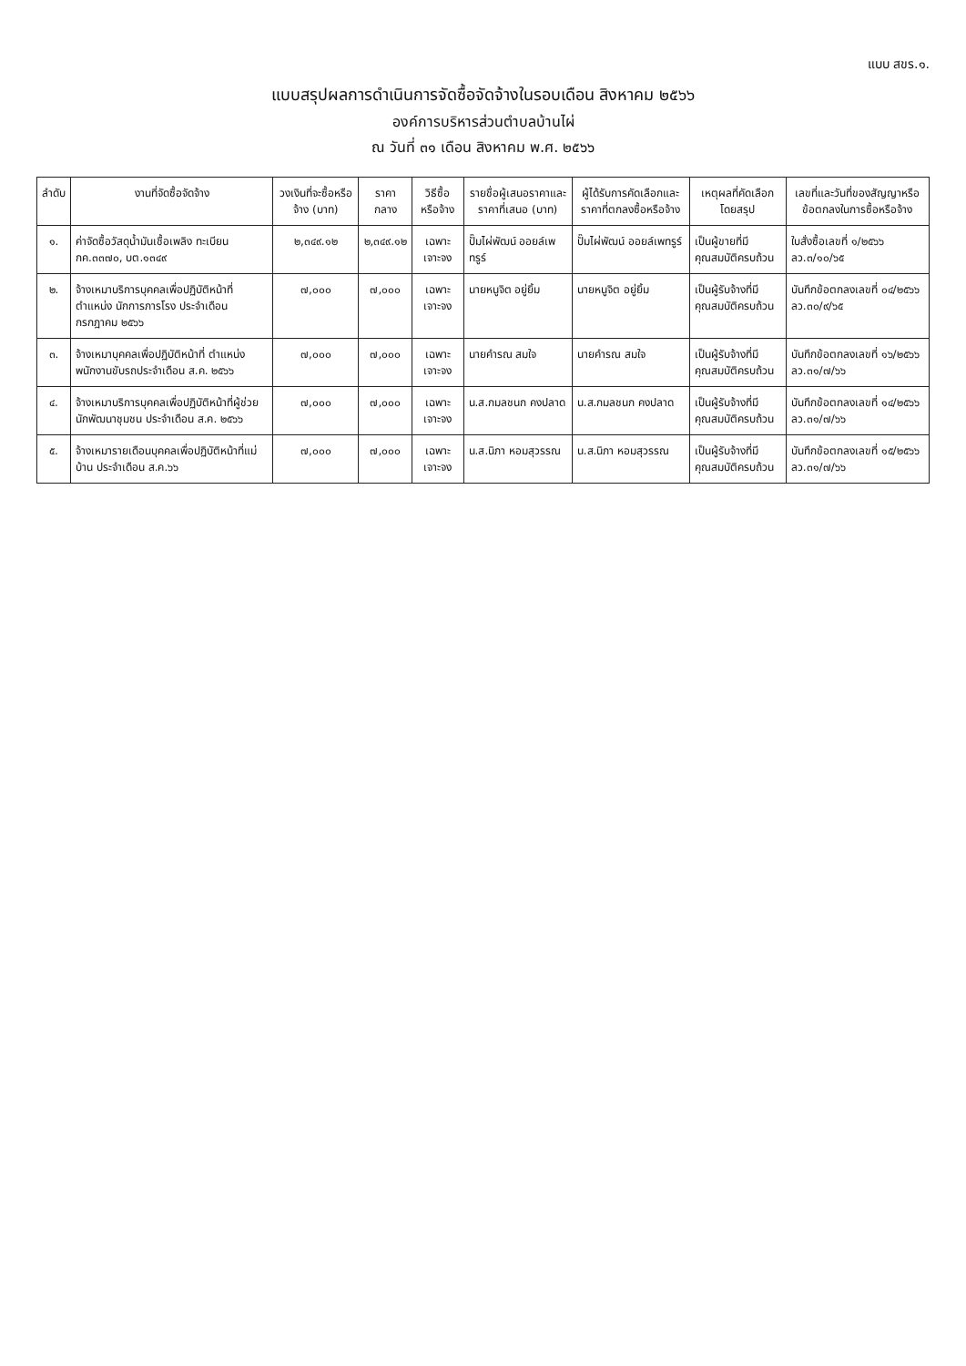แบบ สขร.๑.
แบบสรุปผลการดำเนินการจัดซื้อจัดจ้างในรอบเดือน สิงหาคม ๒๕๖๖
องค์การบริหารส่วนตำบลบ้านไผ่
ณ วันที่ ๓๑ เดือน สิงหาคม พ.ศ. ๒๕๖๖
| ลำดับ | งานที่จัดซื้อจัดจ้าง | วงเงินที่จะซื้อหรือจ้าง (บาท) | ราคากลาง | วิธีซื้อหรือจ้าง | รายชื่อผู้เสนอราคาและราคาที่เสนอ (บาท) | ผู้ได้รับการคัดเลือกและราคาที่ตกลงซื้อหรือจ้าง | เหตุผลที่คัดเลือกโดยสรุป | เลขที่และวันที่ของสัญญาหรือข้อตกลงในการซื้อหรือจ้าง |
| --- | --- | --- | --- | --- | --- | --- | --- | --- |
| ๑. | ค่าจัดซื้อวัสดุน้ำมันเชื้อเพลิง ทะเบียน กค.๓๓๗๐, บต.๑๓๔๙ | ๒,๓๔๙.๑๒ | ๒,๓๔๙.๑๒ | เฉพาะเจาะจง | ปั๊มไผ่พัฒน์ ออยล์เพทรูร์ | ปั๊มไผ่พัฒน์ ออยล์เพทรูร์ | เป็นผู้ขายที่มีคุณสมบัติครบถ้วน | ใบสั่งซื้อเลขที่ ๑/๒๕๖๖ ลว.๓/๑๐/๖๕ |
| ๒. | จ้างเหมาบริการบุคคลเพื่อปฏิบัติหน้าที่ตำแหน่ง นักการภารโรง ประจำเดือน กรกฎาคม ๒๕๖๖ | ๗,๐๐๐ | ๗,๐๐๐ | เฉพาะเจาะจง | นายหนูจิต อยู่ยิ้ม | นายหนูจิต อยู่ยิ้ม | เป็นผู้รับจ้างที่มีคุณสมบัติครบถ้วน | บันทึกข้อตกลงเลขที่ ๐๔/๒๕๖๖ ลว.๓๐/๙/๖๕ |
| ๓. | จ้างเหมาบุคคลเพื่อปฏิบัติหน้าที่ ตำแหน่งพนักงานขับรถประจำเดือน ส.ค. ๒๕๖๖ | ๗,๐๐๐ | ๗,๐๐๐ | เฉพาะเจาะจง | นายคำรณ สมใจ | นายคำรณ สมใจ | เป็นผู้รับจ้างที่มีคุณสมบัติครบถ้วน | บันทึกข้อตกลงเลขที่ ๑๖/๒๕๖๖ ลว.๓๑/๗/๖๖ |
| ๔. | จ้างเหมาบริการบุคคลเพื่อปฏิบัติหน้าที่ผู้ช่วยนักพัฒนาชุมชน ประจำเดือน ส.ค. ๒๕๖๖ | ๗,๐๐๐ | ๗,๐๐๐ | เฉพาะเจาะจง | น.ส.กมลชนก คงปลาด | น.ส.กมลชนก คงปลาด | เป็นผู้รับจ้างที่มีคุณสมบัติครบถ้วน | บันทึกข้อตกลงเลขที่ ๑๔/๒๕๖๖ ลว.๓๑/๗/๖๖ |
| ๕. | จ้างเหมารายเดือนบุคคลเพื่อปฏิบัติหน้าที่แม่บ้าน ประจำเดือน ส.ค.๖๖ | ๗,๐๐๐ | ๗,๐๐๐ | เฉพาะเจาะจง | น.ส.นิภา หอมสุวรรณ | น.ส.นิภา หอมสุวรรณ | เป็นผู้รับจ้างที่มีคุณสมบัติครบถ้วน | บันทึกข้อตกลงเลขที่ ๑๕/๒๕๖๖ ลว.๓๑/๗/๖๖ |